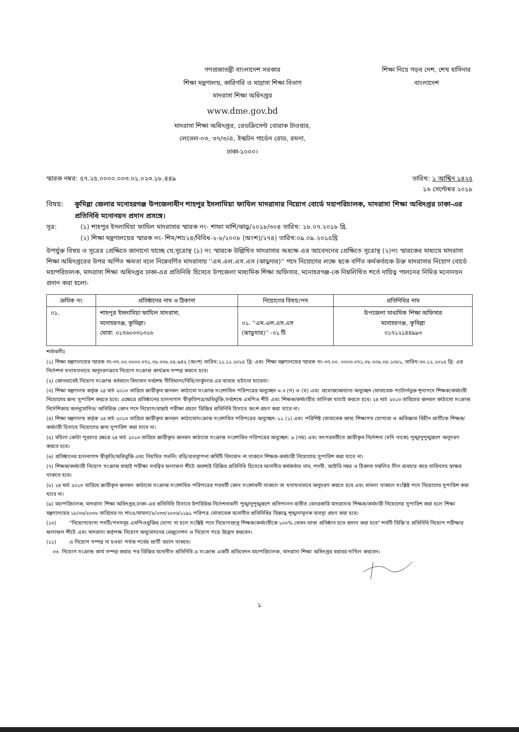গণপ্রজাতন্ত্রী বাংলাদেশ সরকার
শিক্ষা মন্ত্রণালয়, কারিগরি ও মাদ্রাসা শিক্ষা বিভাগ
মাদরাসা শিক্ষা অধিদপ্তর
www.dme.gov.bd
মাদরাসা শিক্ষা অধিদপ্তর, রেডক্রিসেন্ট বোরাক টাওয়ার,
লেভেল-০৩, ৩৭/৩/এ, ইস্কাটন গার্ডেন রোড, রমনা,
ঢাকা-১০০০।
শিক্ষা নিয়ে গড়ব দেশ, শেখ হাসিনার বাংলাদেশ
স্মারক নম্বর: ৫৭.২৫.০০০০.০০৩.০১.০২৩.১৮.৪৪৯ তারিখ: ১ আশ্বিন ১৪২৫
১৬ সেপ্টেম্বর ২০১৮
বিষয়: কুমিল্লা জেলার মনোহরগঞ্জ উপজেলাধীন শাহপুর ইসলামিয়া ফাযিল মাদরাসার নিয়োগ বোর্ডে মহাপরিচালক, মাদরাসা শিক্ষা অধিদপ্তর ঢাকা-এর প্রতিনিধি মনোনয়ন প্রদান প্রসঙ্গে।
সূত্র: (১) শাহপুর ইসলামিয়া ফাযিল মাদরাসার স্মারক নং- শাফা মাশি/ঝাড়ু/২০১৮/৩০৪ তারিখ: ১৮.০৭.২০১৮ খ্রি.
(২) শিক্ষা মন্ত্রণালয়ের স্মারক নং- শিম/শাঃ২৪/বিবিধ-২-৮/২০০৮ (অংশ)/২৭৪) তারিখ:০৯.০৯.২০১৫খ্রি
উপর্যুক্ত বিষয় ও সূত্রের প্রেক্ষিতে জানানো যাচ্ছে যে,সূত্রোস্থ (১) নং স্মারকে উল্লিখিত মাদরাসার অধ্যক্ষ এর আবেদনের প্রেক্ষিতে সূত্রোস্থ (২)নং স্মারকের মাধ্যমে মাদরাসা শিক্ষা অধিদপ্তরের উপর অর্পিত ক্ষমতা বলে নিম্নেবর্ণিত মাদরাসায় ''এম.এল.এস.এস (ঝাড়ুদার)'' পদে নিয়োগের লক্ষে ছকে বর্ণিত কর্মকর্তাকে উক্ত মাদরাসার নিয়োগ বোর্ডে মহাপরিচালক, মাদরাসা শিক্ষা অধিদপ্তর ঢাকা-এর প্রতিনিধি হিসেবে উপজেলা মাধ্যমিক শিক্ষা অফিসার, মনোহরগঞ্জ-কে নিম্নলিখিত শর্তে দায়িত্ব পালনের নিমিত্ত মনোনয়ন প্রদান করা হলো-
| ক্রমিক নং | প্রতিষ্ঠানের নাম ও ঠিকানা | নিয়োগের বিষয়/পদ | প্রতিনিধির নাম |
| --- | --- | --- | --- |
| ০১. | শাহপুর ইসলামিয়া ফাযিল মাদরাসা, মনোহরগঞ্জ, কুমিল্লা। মোবা: ০১৭৬০০৩১৩২৬ | ০১. ''এম.এল.এস.এস (ঝাড়ুদার)'' -০১ টি | উপজেলা মাধ্যমিক শিক্ষা অফিসার মনোহরগঞ্জ, কুমিল্লা ০১৭১২১৪৪৯৯৩ |
শর্তাবলীঃ
(১) শিক্ষা মন্ত্রণালয়ের স্মারক নং-৩৭.০০.০০০০.০৭১.০৮.০০৮.০৫-৯৪২ (অংশ) তারিখ:১১.১১.২০১৫ খ্রি: এবং শিক্ষা মন্ত্রণালয়ের স্মারক নং-৩৭.০০. ০০০০.০৭১.০৮.০০৮.০৫-১০৮১, তারিখ:৩০.১২.২০১৫ খ্রি: এর নির্দেশনা যথাযথভাবে অনুসরণক্রমে নিয়োগ সংক্রান্ত কার্যক্রম সম্পন্ন করতে হবে।
(২) কোনভাবেই নিয়োগ সংক্রান্ত বর্তমানে বিদ্যমান সর্বশেষ নীতিমালা/বিধি/সার্কুলার এর ব্যত্যয় ঘটানো যাবেনা।
(৩) শিক্ষা মন্ত্রণালয় কর্তৃক ২৪ মার্চ ২০১৩ তারিখে জারীকৃত জনবল কাঠামো সংক্রান্ত সংশোধিত পরিপত্রের অনুচ্ছেদ ৬.৩ (গ) ও (ঘ) এবং প্রযোজ্যঅন্যান্য অনুচ্ছেদ মোতাবেক প্যাটার্নভুক্ত শূন্যপদে শিক্ষক/কর্মচারী নিয়োগের জন্য সুপারিশ করতে হবে। এক্ষেত্রে প্রতিষ্ঠানের হালনাগাদ স্বীকৃতিপত্র/অধিভুক্তি,সর্বশেষে এমপিও শীট এবং শিক্ষক/কর্মচারীর তালিকা যাচাই করতে হবে। ২৪ মার্চ ২০১৩ তারিখের জনবল কাঠামো সংক্রান্ত নির্দেশিকার অননুমোদিত/ অতিরিক্ত কোন পদে নিয়োগ/বাছাই পরীক্ষা গ্রহণে ডিজির প্রতিনিধি হিসাবে অংশ গ্রহণ করা যাবে না।
(৪) শিক্ষা মন্ত্রণালয় কর্তৃক ২৪ মার্চ ২০১৩ তারিখে জারীকৃত জনবল কাঠামোসংক্রান্ত সংশোধিত পরিপত্রের অনুচ্ছেদ: ১১ (১) এবং পরিশিষ্ট মোতাবেক কাম্য শিক্ষাগত যোগ্যতা ও অভিজ্ঞতা বিহীন প্রার্থীকে শিক্ষক/কর্মচারী হিসাবে নিয়োগের জন্য সুপারিশ করা যাবে না।
(৫) মহিলা কোটা পুরণের ক্ষেত্রে ২৪ মার্চ ২০১৩ তারিখে জারীকৃত জনবল কাঠামো সংক্রান্ত সংশোধিত পরিপত্রের অনুচ্ছেদ: ৯ (নয়) এবং তৎপরবর্তীতে জারীকৃত নির্দেশনা (যদি থাকে) পুঙ্খানুপুঙ্খরূপে অনুসরণ করতে হবে।
(৬) প্রতিষ্ঠানের হালনাগাদ স্বীকৃতি/অধিভুক্তি এবং নিয়মিত গভর্নিং বডি/ব্যবস্থাপনা কমিটি বিদ্যমান না থাকলে শিক্ষক-কর্মচারী নিয়োগের সুপারিশ করা যাবে না।
(৭) শিক্ষক/কর্মচারী নিয়োগ সংক্রান্ত বাছাই পরীক্ষা সমন্বিত ফলাফল শীটে অবশ্যই ডিজির প্রতিনিধি হিসেবে মনোনীত কর্মকর্তার নাম, পদবী, আইডি নম্বর ও ঠিকানা সম্বলিত সীল ব্যবহার করে তারিখসহ স্বাক্ষর থাকতে হবে।
(৮) ২৪ মার্চ ২০১৩ তারিখে জারীকৃত জনবল কাঠামো সংক্রান্ত সংশোধিত পরিপত্রের পরবর্তী কোন সংশোধনী থাকলে তা যথাযথভাবে অনুসরণ করতে হবে এবং মামলা থাকলে সংশ্লিষ্ট পদে নিয়োগের সুপারিশ করা যাবে না।
(৯) মহাপরিচালক, মাদরাসা শিক্ষা অধিদপ্তর,ঢাকা-এর প্রতিনিধি হিসাবে উপরিউক্ত নির্দেশনাবলী পুঙ্খানুপুঙ্খরূপে প্রতিপালন ব্যতীত বেসরকারি মাদরাসায় শিক্ষক/কর্মচারী নিয়োগের সুপারিশ করা হলে শিক্ষা মন্ত্রণালয়ের ১৮/০৬/২০০৬ তারিখের নং শাঃ৪/মামলা/৮/২৩৩/২০০৬/১১৯১ পরিপত্র মোতাবেক মনোনীত প্রতিনিধির বিরুদ্ধে শৃঙ্খলামূলক ব্যবস্থা গ্রহণ করা হবে।
(১০) "নিয়োগযোগ্য পদটি/পদসমূহ এমপিওভুক্তির যোগ্য না হলে সংশ্লিষ্ট পদে নিয়োগপ্রাপ্ত শিক্ষক/কর্মচারীকে ১০০% বেতন-ভাতা প্রতিষ্ঠান হতে প্রদান করা হবে" শর্তটি ডিজি'র প্রতিনিধি নিয়োগ পরীক্ষার ফলাফল শীটে এবং মাদরাসা কর্তৃপক্ষ নিয়োগ অনুমোদনের রেজুলেশন ও নিয়োগ পত্রে উল্লেখ করবেন।
(১১) এ নিয়োগ সম্পন্ন না হওয়া পর্যন্ত পর্বের প্রার্থী বহাল থাকবে।
০৩. নিয়োগ সংক্রান্ত কার্য সম্পন্ন করার পর ডিজির মনোনীত প্রতিনিধি এ সংক্রান্ত একটি প্রতিবেদন মহাপরিচালক, মাদরাসা শিক্ষা অধিদপ্তর বরাবর দাখিল করবেন।
১